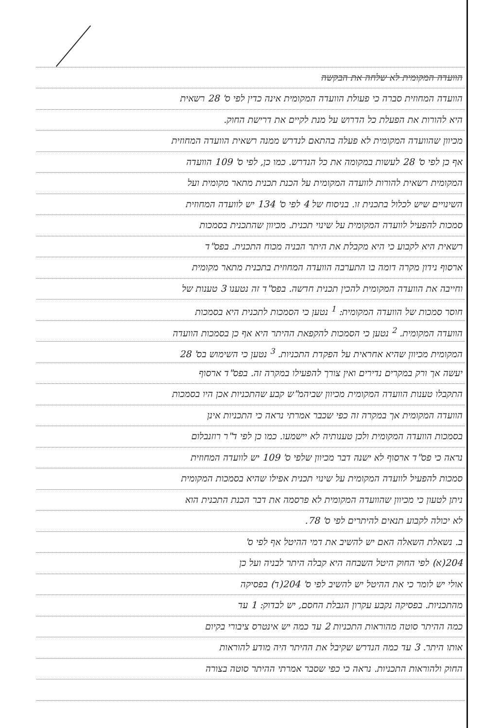הוועדה המקומית לא שלחה את הבקשה
הוועדה המחוזית סברה כי פעולת הוועדה המקומית אינה כדין לפי ס' 28 רשאית
היא להורות את הפעלת כל הדרוש על מנת לקיים את דרישת החוק.
מכיוון שהוועדה המקומית לא פעלה בהתאם לנדרש ממנה רשאית הוועדה המחוזית
אף כן לפי ס' 28 לעשות במקומה את כל הנדרש. כמו כן, לפי ס' 109 הוועדה
המקומית רשאית להורות לוועדה המקומית על הכנת תכנית מתאר מקומית ועל
השינויים שיש לכלול בתכנית זו. בניסוח של 4 לפי ס' 134 יש לוועדה המחוזית
סמכות להפעיל לוועדה המקומית על שינוי תכנית. מכיוון שהתכנית בסמכות
רשאית היא לקבוע כי היא מקבלת את היתר הבניה מכוח התכנית. בפס"ד
ארסוף נידון מקרה דומה בו התערבה הוועדה המחוזית בתכנית מתאר מקומית
וחייבה את הוועדה המקומית להכין תכנית חדשה. בפס"ד זה נטענו 3 טענות של
חוסר סמכות של הוועדה המקומית: <sup>1</sup> נטען כי הסמכות לתכנית היא בסמכות
הוועדה המקומית. <sup>2</sup> נטען כי הסמכות להקפאת ההיתר היא אף כן בסמכות הוועדה
המקומית מכיוון שהיא אחראית על הפקדת התכניות. <sup>3</sup> נטען כי השימוש בס' 28
יעשה אך ורק במקרים נדירים ואין צורך להפעילו במקרה זה. בפס"ד ארסוף
התקבלו טענות הוועדה המקומית מכיוון שביהמ"ש קבע שהתכניות אכן היו בסמכות
הוועדה המקומית אך במקרה זה כפי שכבר אמרתי נראה כי התכניות אינן
בסמכות הוועדה המקומית ולכן טענותיה לא יישמעו. כמו כן לפי ד"ר רוזנבלום
נראה כי פס"ד ארסוף לא ישנה דבר מכיוון שלפי ס' 109 יש לוועדה המחוזית
סמכות להפעיל לוועדה המקומית על שינוי תכנית אפילו שהיא בסמכות המקומית
ניתן לטעון כי מכיוון שהוועדה המקומית לא פרסמה את דבר הכנת התכנית הוא
לא יכולה לקבוע תנאים להיתרים לפי ס' 78.
ב. נשאלת השאלה האם יש להשיב את דמי ההיטל אף לפי ס'
204(א) לפי החוק היטל השבחה היא קבלה היתר לבניה ועל כן
אולי יש לומר כי את ההיטל יש להשיב לפי ס' 204(ד) בפסיקה
מהתכניות. בפסיקה נקבע עקרון הגבלת החסם, יש לבדוק: 1 עד
כמה ההיתר סוטה מהוראות התכניות 2 עד כמה יש אינטרס ציבורי בקיום
אותו היתר. 3 עד כמה הנדרש שקיבל את ההיתר היה מודע להוראות
החוק ולהוראות התכניות. נראה כי כפי שסבר אמרתי ההיתר סוטה בצורה